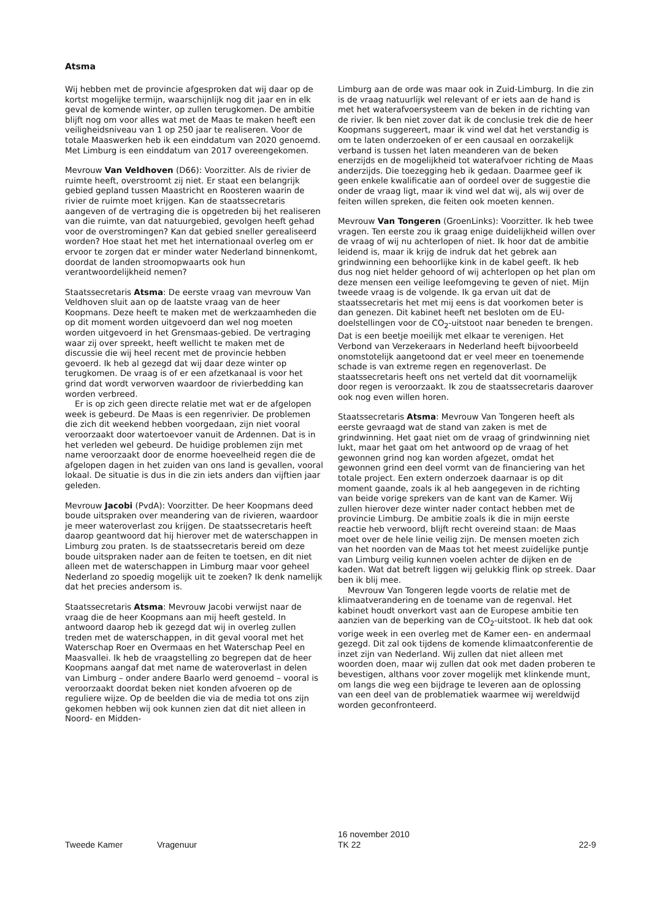Atsma
Wij hebben met de provincie afgesproken dat wij daar op de kortst mogelijke termijn, waarschijnlijk nog dit jaar en in elk geval de komende winter, op zullen terugkomen. De ambitie blijft nog om voor alles wat met de Maas te maken heeft een veiligheidsniveau van 1 op 250 jaar te realiseren. Voor de totale Maaswerken heb ik een einddatum van 2020 genoemd. Met Limburg is een einddatum van 2017 overeengekomen.
Mevrouw Van Veldhoven (D66): Voorzitter. Als de rivier de ruimte heeft, overstroomt zij niet. Er staat een belangrijk gebied gepland tussen Maastricht en Roosteren waarin de rivier de ruimte moet krijgen. Kan de staatssecretaris aangeven of de vertraging die is opgetreden bij het realiseren van die ruimte, van dat natuurgebied, gevolgen heeft gehad voor de overstromingen? Kan dat gebied sneller gerealiseerd worden? Hoe staat het met het internationaal overleg om er ervoor te zorgen dat er minder water Nederland binnenkomt, doordat de landen stroomopwaarts ook hun verantwoordelijkheid nemen?
Staatssecretaris Atsma: De eerste vraag van mevrouw Van Veldhoven sluit aan op de laatste vraag van de heer Koopmans. Deze heeft te maken met de werkzaamheden die op dit moment worden uitgevoerd dan wel nog moeten worden uitgevoerd in het Grensmaas-gebied. De vertraging waar zij over spreekt, heeft wellicht te maken met de discussie die wij heel recent met de provincie hebben gevoerd. Ik heb al gezegd dat wij daar deze winter op terugkomen. De vraag is of er een afzetkanaal is voor het grind dat wordt verworven waardoor de rivierbedding kan worden verbreed.
Er is op zich geen directe relatie met wat er de afgelopen week is gebeurd. De Maas is een regenrivier. De problemen die zich dit weekend hebben voorgedaan, zijn niet vooral veroorzaakt door watertoevoer vanuit de Ardennen. Dat is in het verleden wel gebeurd. De huidige problemen zijn met name veroorzaakt door de enorme hoeveelheid regen die de afgelopen dagen in het zuiden van ons land is gevallen, vooral lokaal. De situatie is dus in die zin iets anders dan vijftien jaar geleden.
Mevrouw Jacobi (PvdA): Voorzitter. De heer Koopmans deed boude uitspraken over meandering van de rivieren, waardoor je meer wateroverlast zou krijgen. De staatssecretaris heeft daarop geantwoord dat hij hierover met de waterschappen in Limburg zou praten. Is de staatssecretaris bereid om deze boude uitspraken nader aan de feiten te toetsen, en dit niet alleen met de waterschappen in Limburg maar voor geheel Nederland zo spoedig mogelijk uit te zoeken? Ik denk namelijk dat het precies andersom is.
Staatssecretaris Atsma: Mevrouw Jacobi verwijst naar de vraag die de heer Koopmans aan mij heeft gesteld. In antwoord daarop heb ik gezegd dat wij in overleg zullen treden met de waterschappen, in dit geval vooral met het Waterschap Roer en Overmaas en het Waterschap Peel en Maasvallei. Ik heb de vraagstelling zo begrepen dat de heer Koopmans aangaf dat met name de wateroverlast in delen van Limburg – onder andere Baarlo werd genoemd – vooral is veroorzaakt doordat beken niet konden afvoeren op de reguliere wijze. Op de beelden die via de media tot ons zijn gekomen hebben wij ook kunnen zien dat dit niet alleen in Noord- en Midden-
Limburg aan de orde was maar ook in Zuid-Limburg. In die zin is de vraag natuurlijk wel relevant of er iets aan de hand is met het waterafvoersysteem van de beken in de richting van de rivier. Ik ben niet zover dat ik de conclusie trek die de heer Koopmans suggereert, maar ik vind wel dat het verstandig is om te laten onderzoeken of er een causaal en oorzakelijk verband is tussen het laten meanderen van de beken enerzijds en de mogelijkheid tot waterafvoer richting de Maas anderzijds. Die toezegging heb ik gedaan. Daarmee geef ik geen enkele kwalificatie aan of oordeel over de suggestie die onder de vraag ligt, maar ik vind wel dat wij, als wij over de feiten willen spreken, die feiten ook moeten kennen.
Mevrouw Van Tongeren (GroenLinks): Voorzitter. Ik heb twee vragen. Ten eerste zou ik graag enige duidelijkheid willen over de vraag of wij nu achterlopen of niet. Ik hoor dat de ambitie leidend is, maar ik krijg de indruk dat het gebrek aan grindwinning een behoorlijke kink in de kabel geeft. Ik heb dus nog niet helder gehoord of wij achterlopen op het plan om deze mensen een veilige leefomgeving te geven of niet. Mijn tweede vraag is de volgende. Ik ga ervan uit dat de staatssecretaris het met mij eens is dat voorkomen beter is dan genezen. Dit kabinet heeft net besloten om de EU-doelstellingen voor de CO<sub>2</sub>-uitstoot naar beneden te brengen. Dat is een beetje moeilijk met elkaar te verenigen. Het Verbond van Verzekeraars in Nederland heeft bijvoorbeeld onomstotelijk aangetoond dat er veel meer en toenemende schade is van extreme regen en regenoverlast. De staatssecretaris heeft ons net verteld dat dit voornamelijk door regen is veroorzaakt. Ik zou de staatssecretaris daarover ook nog even willen horen.
Staatssecretaris Atsma: Mevrouw Van Tongeren heeft als eerste gevraagd wat de stand van zaken is met de grindwinning. Het gaat niet om de vraag of grindwinning niet lukt, maar het gaat om het antwoord op de vraag of het gewonnen grind nog kan worden afgezet, omdat het gewonnen grind een deel vormt van de financiering van het totale project. Een extern onderzoek daarnaar is op dit moment gaande, zoals ik al heb aangegeven in de richting van beide vorige sprekers van de kant van de Kamer. Wij zullen hierover deze winter nader contact hebben met de provincie Limburg. De ambitie zoals ik die in mijn eerste reactie heb verwoord, blijft recht overeind staan: de Maas moet over de hele linie veilig zijn. De mensen moeten zich van het noorden van de Maas tot het meest zuidelijke puntje van Limburg veilig kunnen voelen achter de dijken en de kaden. Wat dat betreft liggen wij gelukkig flink op streek. Daar ben ik blij mee.
Mevrouw Van Tongeren legde voorts de relatie met de klimaatverandering en de toename van de regenval. Het kabinet houdt onverkort vast aan de Europese ambitie ten aanzien van de beperking van de CO<sub>2</sub>-uitstoot. Ik heb dat ook vorige week in een overleg met de Kamer een- en andermaal gezegd. Dit zal ook tijdens de komende klimaatconferentie de inzet zijn van Nederland. Wij zullen dat niet alleen met woorden doen, maar wij zullen dat ook met daden proberen te bevestigen, althans voor zover mogelijk met klinkende munt, om langs die weg een bijdrage te leveren aan de oplossing van een deel van de problematiek waarmee wij wereldwijd worden geconfronteerd.
Tweede Kamer Vragenuur
16 november 2010
TK 22
22-9